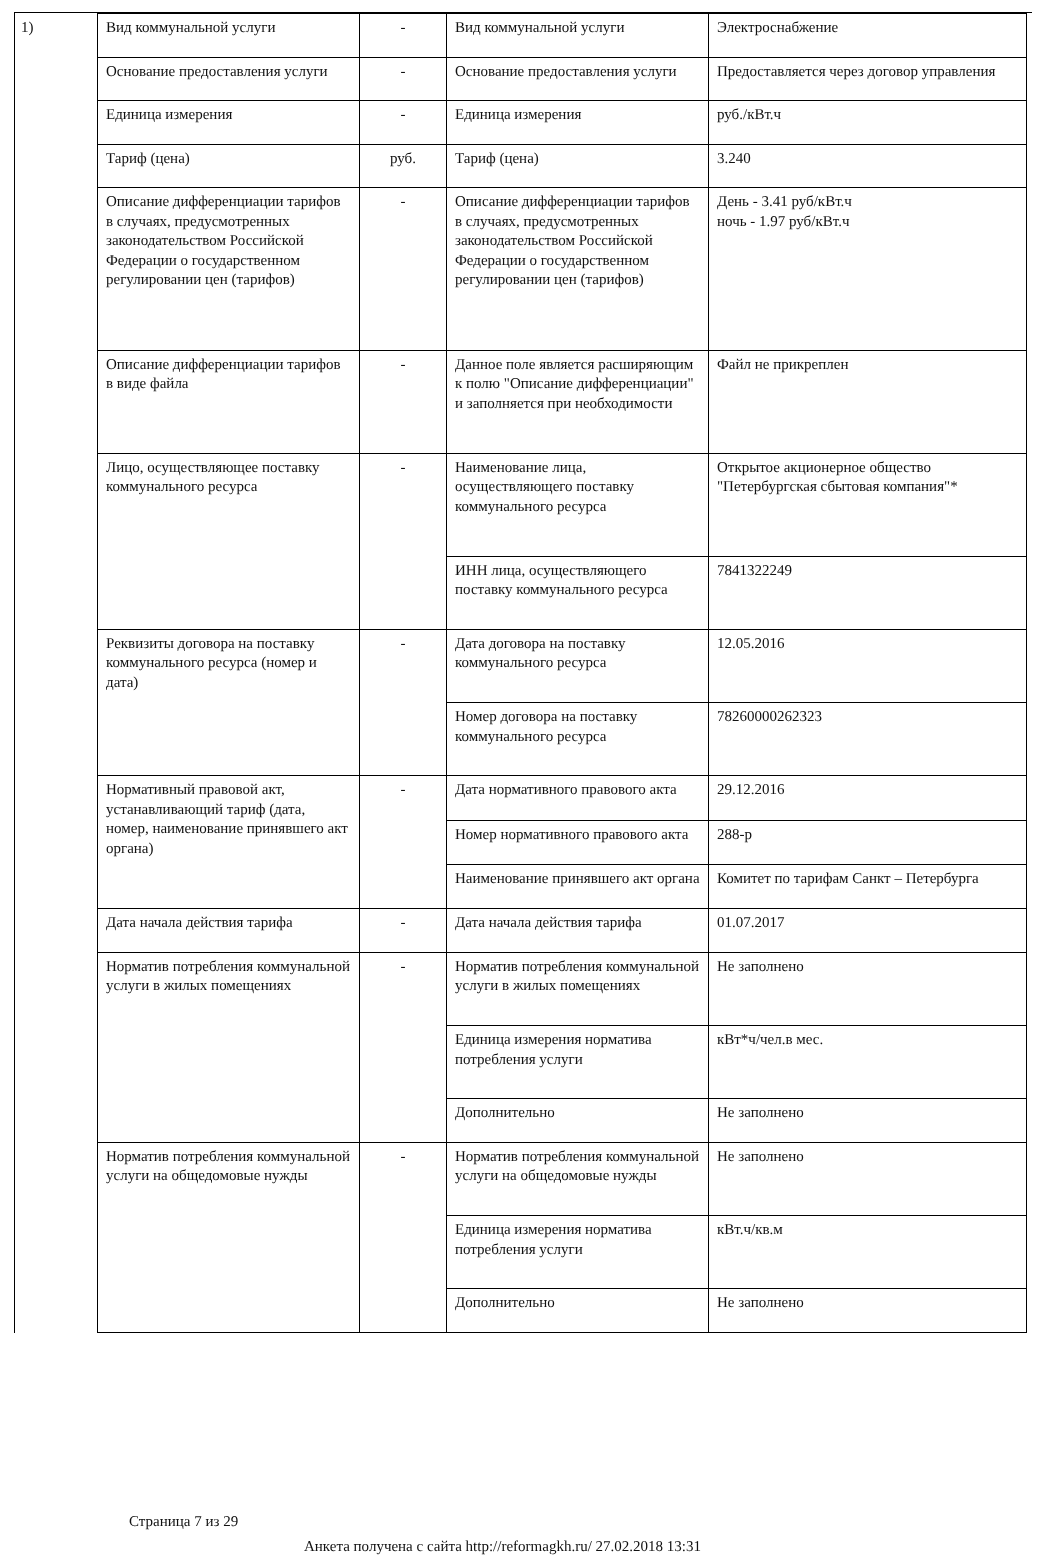1)
| Вид коммунальной услуги | - | Вид коммунальной услуги | Электроснабжение |
| Основание предоставления услуги | - | Основание предоставления услуги | Предоставляется через договор управления |
| Единица измерения | - | Единица измерения | руб./кВт.ч |
| Тариф (цена) | руб. | Тариф (цена) | 3.240 |
| Описание дифференциации тарифов в случаях, предусмотренных законодательством Российской Федерации о государственном регулировании цен (тарифов) | - | Описание дифференциации тарифов в случаях, предусмотренных законодательством Российской Федерации о государственном регулировании цен (тарифов) | День - 3.41 руб/кВт.ч ночь - 1.97 руб/кВт.ч |
| Описание дифференциации тарифов в виде файла | - | Данное поле является расширяющим к полю "Описание дифференциации" и заполняется при необходимости | Файл не прикреплен |
| Лицо, осуществляющее поставку коммунального ресурса | - | Наименование лица, осуществляющего поставку коммунального ресурса | Открытое акционерное общество "Петербургская сбытовая компания"* |
| | | ИНН лица, осуществляющего поставку коммунального ресурса | 7841322249 |
| Реквизиты договора на поставку коммунального ресурса (номер и дата) | - | Дата договора на поставку коммунального ресурса | 12.05.2016 |
| | | Номер договора на поставку коммунального ресурса | 78260000262323 |
| Нормативный правовой акт, устанавливающий тариф (дата, номер, наименование принявшего акт органа) | - | Дата нормативного правового акта | 29.12.2016 |
| | | Номер нормативного правового акта | 288-р |
| | | Наименование принявшего акт органа | Комитет по тарифам Санкт – Петербурга |
| Дата начала действия тарифа | - | Дата начала действия тарифа | 01.07.2017 |
| Норматив потребления коммунальной услуги в жилых помещениях | - | Норматив потребления коммунальной услуги в жилых помещениях | Не заполнено |
| | | Единица измерения норматива потребления услуги | кВт*ч/чел.в мес. |
| | | Дополнительно | Не заполнено |
| Норматив потребления коммунальной услуги на общедомовые нужды | - | Норматив потребления коммунальной услуги на общедомовые нужды | Не заполнено |
| | | Единица измерения норматива потребления услуги | кВт.ч/кв.м |
| | | Дополнительно | Не заполнено |
Страница 7 из 29
Анкета получена с сайта http://reformagkh.ru/ 27.02.2018 13:31